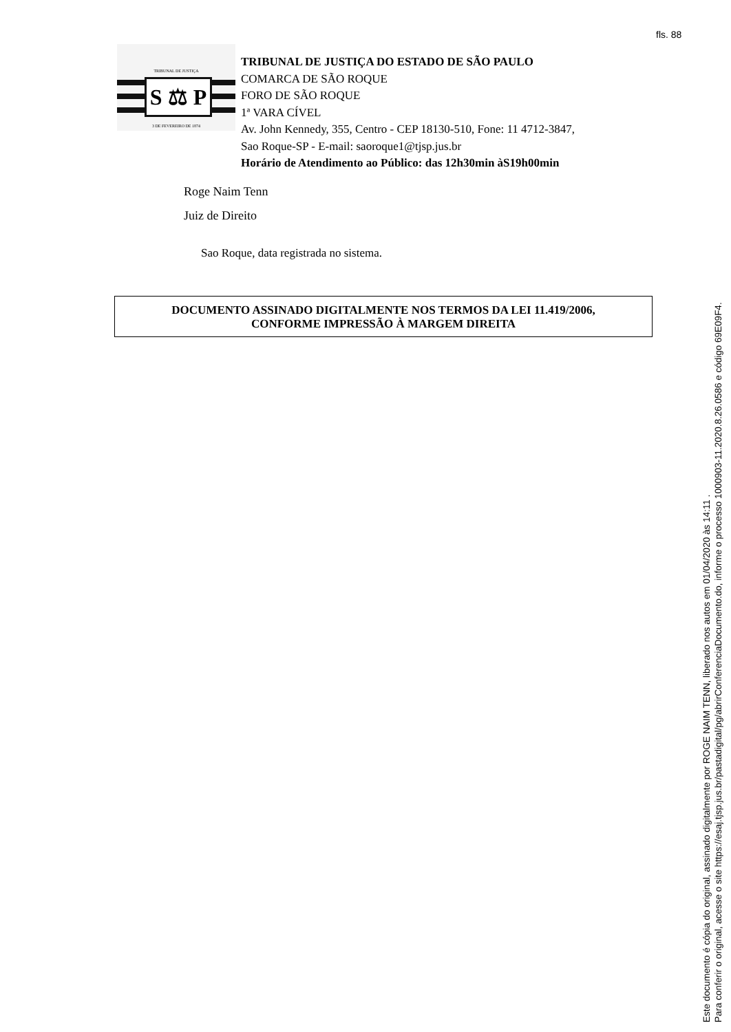fls. 88
TRIBUNAL DE JUSTIÇA
S ⚖ P
3 DE FEVEREIRO DE 1874
TRIBUNAL DE JUSTIÇA DO ESTADO DE SÃO PAULO
COMARCA DE SÃO ROQUE
FORO DE SÃO ROQUE
1ª VARA CÍVEL
Av. John Kennedy, 355, Centro - CEP 18130-510, Fone: 11 4712-3847,
Sao Roque-SP - E-mail: saoroque1@tjsp.jus.br
Horário de Atendimento ao Público: das 12h30min àS19h00min
Roge Naim Tenn
Juiz de Direito
Sao Roque, data registrada no sistema.
DOCUMENTO ASSINADO DIGITALMENTE NOS TERMOS DA LEI 11.419/2006,
CONFORME IMPRESSÃO À MARGEM DIREITA
Este documento é cópia do original, assinado digitalmente por ROGE NAIM TENN, liberado nos autos em 01/04/2020 às 14:11 .
Para conferir o original, acesse o site https://esaj.tjsp.jus.br/pastadigital/pg/abrirConferenciaDocumento.do, informe o processo 1000903-11.2020.8.26.0586 e código 69E09F4.